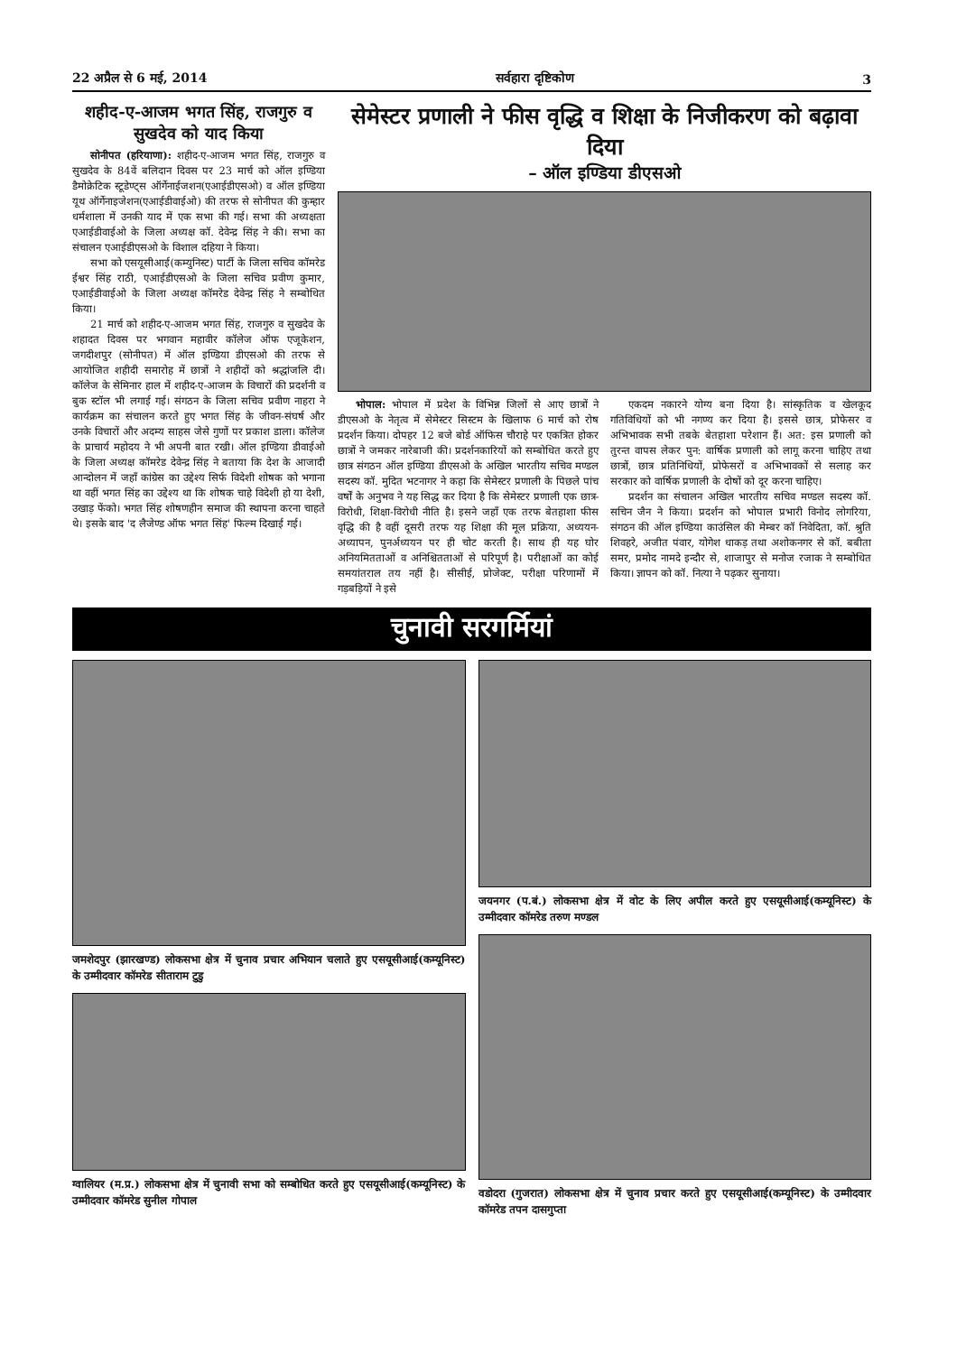22 अप्रैल से 6 मई, 2014 सर्वहारा दृष्टिकोण 3
शहीद-ए-आजम भगत सिंह, राजगुरु व सुखदेव को याद किया
सोनीपत (हरियाणा): शहीद-ए-आजम भगत सिंह, राजगुरु व सुखदेव के 84वें बलिदान दिवस पर 23 मार्च को ऑल इण्डिया डैमोक्रेटिक स्टूडेण्ट्स ऑर्गेनाईजशन(एआईडीएसओ) व ऑल इण्डिया यूथ ऑर्गेनाइजेशन(एआईडीवाईओ) की तरफ से सोनीपत की कुम्हार धर्मशाला में उनकी याद में एक सभा की गई। सभा की अध्यक्षता एआईडीवाईओ के जिला अध्यक्ष कॉ. देवेन्द्र सिंह ने की। सभा का संचालन एआईडीएसओ के विशाल दहिया ने किया।
सभा को एसयूसीआई(कम्युनिस्ट) पार्टी के जिला सचिव कॉमरेड ईश्वर सिंह राठी, एआईडीएसओ के जिला सचिव प्रवीण कुमार, एआईडीवाईओ के जिला अध्यक्ष कॉमरेड देवेन्द्र सिंह ने सम्बोधित किया।
21 मार्च को शहीद-ए-आजम भगत सिंह, राजगुरु व सुखदेव के शहादत दिवस पर भगवान महावीर कॉलेज ऑफ एजूकेशन, जगदीशपुर (सोनीपत) में ऑल इण्डिया डीएसओ की तरफ से आयोजित शहीदी समारोह में छात्रों ने शहीदों को श्रद्धांजलि दी। कॉलेज के सेमिनार हाल में शहीद-ए-आजम के विचारों की प्रदर्शनी व बुक स्टॉल भी लगाई गई। संगठन के जिला सचिव प्रवीण नाहरा ने कार्यक्रम का संचालन करते हुए भगत सिंह के जीवन-संघर्ष और उनके विचारों और अदम्य साहस जेसे गुणों पर प्रकाश डाला। कॉलेज के प्राचार्य महोदय ने भी अपनी बात रखी। ऑल इण्डिया डीवाईओ के जिला अध्यक्ष कॉमरेड देवेन्द्र सिंह ने बताया कि देश के आजादी आन्दोलन में जहाँ कांग्रेस का उद्देश्य सिर्फ विदेशी शोषक को भगाना था वहीं भगत सिंह का उद्देश्य था कि शोषक चाहे विदेशी हो या देशी, उखाड़ फेंको। भगत सिंह शोषणहीन समाज की स्थापना करना चाहते थे। इसके बाद 'द लैजेण्ड ऑफ भगत सिंह' फिल्म दिखाई गई।
सेमेस्टर प्रणाली ने फीस वृद्धि व शिक्षा के निजीकरण को बढ़ावा दिया
– ऑल इण्डिया डीएसओ
भोपाल: भोपाल में प्रदेश के विभिन्न जिलों से आए छात्रों ने डीएसओ के नेतृत्व में सेमेस्टर सिस्टम के खिलाफ 6 मार्च को रोष प्रदर्शन किया। दोपहर 12 बजे बोर्ड ऑफिस चौराहे पर एकत्रित होकर छात्रों ने जमकर नारेबाजी की। प्रदर्शनकारियों को सम्बोधित करते हुए छात्र संगठन ऑल इण्डिया डीएसओ के अखिल भारतीय सचिव मण्डल सदस्य कॉ. मुदित भटनागर ने कहा कि सेमेस्टर प्रणाली के पिछले पांच वर्षों के अनुभव ने यह सिद्ध कर दिया है कि सेमेस्टर प्रणाली एक छात्र-विरोधी, शिक्षा-विरोधी नीति है। इसने जहाँ एक तरफ बेतहाशा फीस वृद्धि की है वहीं दूसरी तरफ यह शिक्षा की मूल प्रक्रिया, अध्ययन-अध्यापन, पुनर्अध्ययन पर ही चोट करती है। साथ ही यह घोर अनियमितताओं व अनिश्चितताओं से परिपूर्ण है। परीक्षाओं का कोई समयांतराल तय नहीं है। सीसीई, प्रोजेक्ट, परीक्षा परिणामों में गड़बड़ियों ने इसे
एकदम नकारने योग्य बना दिया है। सांस्कृतिक व खेलकूद गतिविधियों को भी नगण्य कर दिया है। इससे छात्र, प्रोफेसर व अभिभावक सभी तबके बेतहाशा परेशान हैं। अत: इस प्रणाली को तुरन्त वापस लेकर पुन: वार्षिक प्रणाली को लागू करना चाहिए तथा छात्रों, छात्र प्रतिनिधियों, प्रोफेसरों व अभिभावकों से सलाह कर सरकार को वार्षिक प्रणाली के दोषों को दूर करना चाहिए।
प्रदर्शन का संचालन अखिल भारतीय सचिव मण्डल सदस्य कॉ. सचिन जैन ने किया। प्रदर्शन को भोपाल प्रभारी विनोद लोगरिया, संगठन की ऑल इण्डिया काउंसिल की मेम्बर कॉ निवेदिता, कॉ. श्रुति शिवहरे, अजीत पंवार, योगेश धाकड़ तथा अशोकनगर से कॉ. बबीता समर, प्रमोद नामदे इन्दौर से, शाजापुर से मनोज रजाक ने सम्बोधित किया। ज्ञापन को कॉ. नित्या ने पढ़कर सुनाया।
चुनावी सरगर्मियां
जमशेदपुर (झारखण्ड) लोकसभा क्षेत्र में चुनाव प्रचार अभियान चलाते हुए एसयूसीआई(कम्यूनिस्ट) के उम्मीदवार कॉमरेड सीताराम टुडु
ग्वालियर (म.प्र.) लोकसभा क्षेत्र में चुनावी सभा को सम्बोधित करते हुए एसयूसीआई(कम्यूनिस्ट) के उम्मीदवार कॉमरेड सुनील गोपाल
जयनगर (प.बं.) लोकसभा क्षेत्र में वोट के लिए अपील करते हुए एसयूसीआई(कम्यूनिस्ट) के उम्मीदवार कॉमरेड तरुण मण्डल
वडोदरा (गुजरात) लोकसभा क्षेत्र में चुनाव प्रचार करते हुए एसयूसीआई(कम्यूनिस्ट) के उम्मीदवार कॉमरेड तपन दासगुप्ता